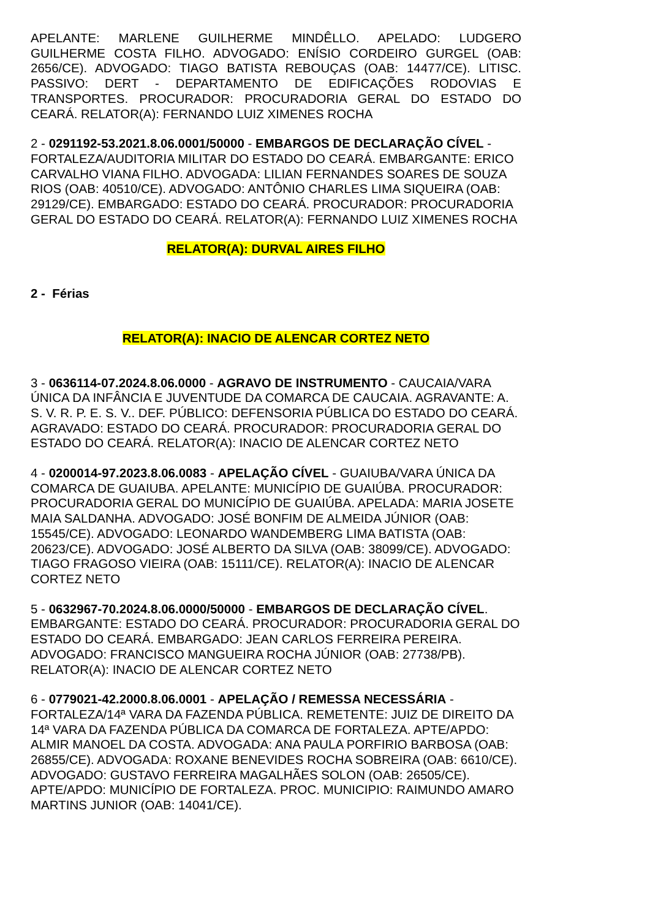APELANTE: MARLENE GUILHERME MINDÊLLO. APELADO: LUDGERO GUILHERME COSTA FILHO. ADVOGADO: ENÍSIO CORDEIRO GURGEL (OAB: 2656/CE). ADVOGADO: TIAGO BATISTA REBOUÇAS (OAB: 14477/CE). LITISC. PASSIVO: DERT - DEPARTAMENTO DE EDIFICAÇÕES RODOVIAS E TRANSPORTES. PROCURADOR: PROCURADORIA GERAL DO ESTADO DO CEARÁ. RELATOR(A): FERNANDO LUIZ XIMENES ROCHA
2 - 0291192-53.2021.8.06.0001/50000 - EMBARGOS DE DECLARAÇÃO CÍVEL - FORTALEZA/AUDITORIA MILITAR DO ESTADO DO CEARÁ. EMBARGANTE: ERICO CARVALHO VIANA FILHO. ADVOGADA: LILIAN FERNANDES SOARES DE SOUZA RIOS (OAB: 40510/CE). ADVOGADO: ANTÔNIO CHARLES LIMA SIQUEIRA (OAB: 29129/CE). EMBARGADO: ESTADO DO CEARÁ. PROCURADOR: PROCURADORIA GERAL DO ESTADO DO CEARÁ. RELATOR(A): FERNANDO LUIZ XIMENES ROCHA
RELATOR(A): DURVAL AIRES FILHO
2 - Férias
RELATOR(A): INACIO DE ALENCAR CORTEZ NETO
3 - 0636114-07.2024.8.06.0000 - AGRAVO DE INSTRUMENTO - CAUCAIA/VARA ÚNICA DA INFÂNCIA E JUVENTUDE DA COMARCA DE CAUCAIA. AGRAVANTE: A. S. V. R. P. E. S. V.. DEF. PÚBLICO: DEFENSORIA PÚBLICA DO ESTADO DO CEARÁ. AGRAVADO: ESTADO DO CEARÁ. PROCURADOR: PROCURADORIA GERAL DO ESTADO DO CEARÁ. RELATOR(A): INACIO DE ALENCAR CORTEZ NETO
4 - 0200014-97.2023.8.06.0083 - APELAÇÃO CÍVEL - GUAIUBA/VARA ÚNICA DA COMARCA DE GUAIUBA. APELANTE: MUNICÍPIO DE GUAIÚBA. PROCURADOR: PROCURADORIA GERAL DO MUNICÍPIO DE GUAIÚBA. APELADA: MARIA JOSETE MAIA SALDANHA. ADVOGADO: JOSÉ BONFIM DE ALMEIDA JÚNIOR (OAB: 15545/CE). ADVOGADO: LEONARDO WANDEMBERG LIMA BATISTA (OAB: 20623/CE). ADVOGADO: JOSÉ ALBERTO DA SILVA (OAB: 38099/CE). ADVOGADO: TIAGO FRAGOSO VIEIRA (OAB: 15111/CE). RELATOR(A): INACIO DE ALENCAR CORTEZ NETO
5 - 0632967-70.2024.8.06.0000/50000 - EMBARGOS DE DECLARAÇÃO CÍVEL. EMBARGANTE: ESTADO DO CEARÁ. PROCURADOR: PROCURADORIA GERAL DO ESTADO DO CEARÁ. EMBARGADO: JEAN CARLOS FERREIRA PEREIRA. ADVOGADO: FRANCISCO MANGUEIRA ROCHA JÚNIOR (OAB: 27738/PB). RELATOR(A): INACIO DE ALENCAR CORTEZ NETO
6 - 0779021-42.2000.8.06.0001 - APELAÇÃO / REMESSA NECESSÁRIA - FORTALEZA/14ª VARA DA FAZENDA PÚBLICA. REMETENTE: JUIZ DE DIREITO DA 14ª VARA DA FAZENDA PÚBLICA DA COMARCA DE FORTALEZA. APTE/APDO: ALMIR MANOEL DA COSTA. ADVOGADA: ANA PAULA PORFIRIO BARBOSA (OAB: 26855/CE). ADVOGADA: ROXANE BENEVIDES ROCHA SOBREIRA (OAB: 6610/CE). ADVOGADO: GUSTAVO FERREIRA MAGALHÃES SOLON (OAB: 26505/CE). APTE/APDO: MUNICÍPIO DE FORTALEZA. PROC. MUNICIPIO: RAIMUNDO AMARO MARTINS JUNIOR (OAB: 14041/CE).